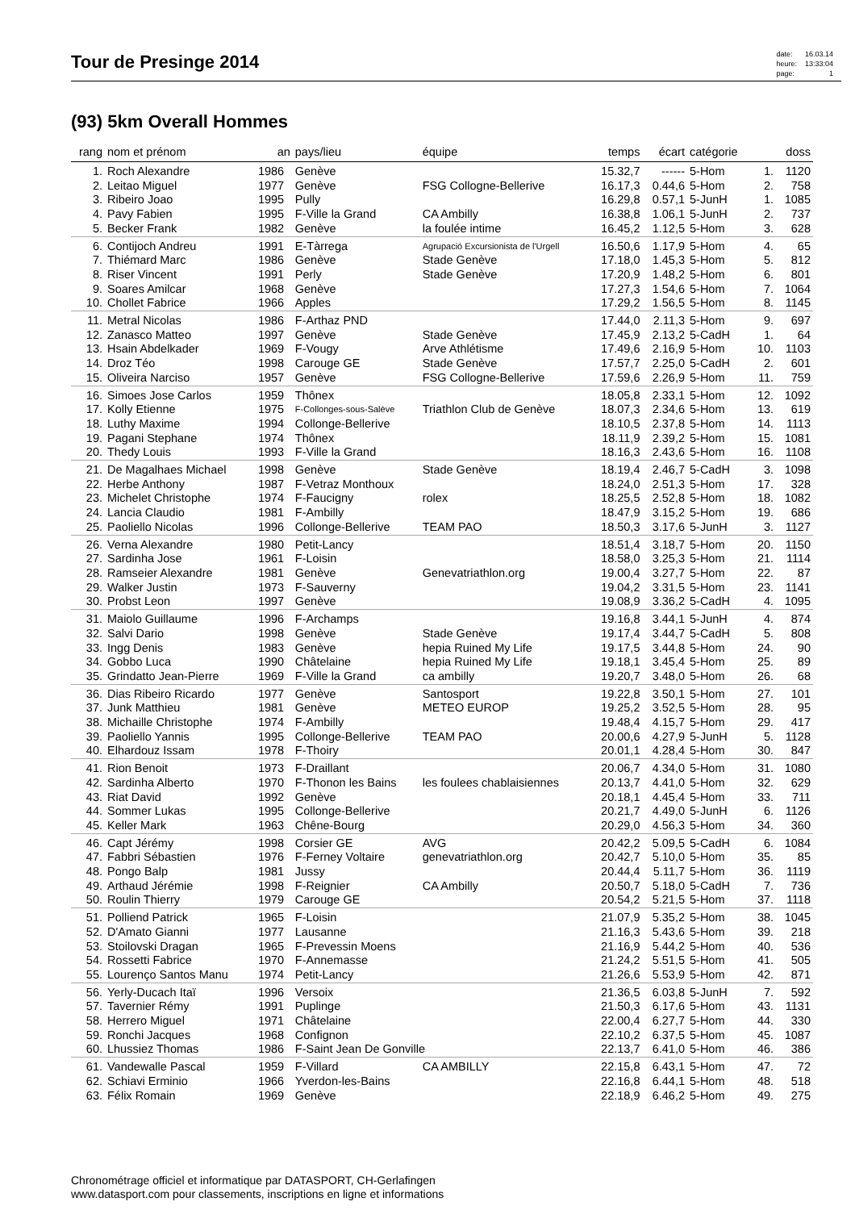Tour de Presinge 2014
| date: | 16.03.14 |
| heure: | 13:33:04 |
| page: | 1 |
(93) 5km Overall Hommes
| rang | nom et prénom | an | pays/lieu | équipe | temps | écart | catégorie | | doss |
| --- | --- | --- | --- | --- | --- | --- | --- | --- | --- |
| 1. | Roch Alexandre | 1986 | Genève | | 15.32,7 | ------ | 5-Hom | 1. | 1120 |
| 2. | Leitao Miguel | 1977 | Genève | FSG Collogne-Bellerive | 16.17,3 | 0.44,6 | 5-Hom | 2. | 758 |
| 3. | Ribeiro Joao | 1995 | Pully | | 16.29,8 | 0.57,1 | 5-JunH | 1. | 1085 |
| 4. | Pavy Fabien | 1995 | F-Ville la Grand | CA Ambilly | 16.38,8 | 1.06,1 | 5-JunH | 2. | 737 |
| 5. | Becker Frank | 1982 | Genève | la foulée intime | 16.45,2 | 1.12,5 | 5-Hom | 3. | 628 |
| 6. | Contijoch Andreu | 1991 | E-Tàrrega | Agrupació Excursionista de l'Urgell | 16.50,6 | 1.17,9 | 5-Hom | 4. | 65 |
| 7. | Thiémard Marc | 1986 | Genève | Stade Genève | 17.18,0 | 1.45,3 | 5-Hom | 5. | 812 |
| 8. | Riser Vincent | 1991 | Perly | Stade Genève | 17.20,9 | 1.48,2 | 5-Hom | 6. | 801 |
| 9. | Soares Amilcar | 1968 | Genève | | 17.27,3 | 1.54,6 | 5-Hom | 7. | 1064 |
| 10. | Chollet Fabrice | 1966 | Apples | | 17.29,2 | 1.56,5 | 5-Hom | 8. | 1145 |
| 11. | Metral Nicolas | 1986 | F-Arthaz PND | | 17.44,0 | 2.11,3 | 5-Hom | 9. | 697 |
| 12. | Zanasco Matteo | 1997 | Genève | Stade Genève | 17.45,9 | 2.13,2 | 5-CadH | 1. | 64 |
| 13. | Hsain Abdelkader | 1969 | F-Vougy | Arve Athlétisme | 17.49,6 | 2.16,9 | 5-Hom | 10. | 1103 |
| 14. | Droz Téo | 1998 | Carouge GE | Stade Genève | 17.57,7 | 2.25,0 | 5-CadH | 2. | 601 |
| 15. | Oliveira Narciso | 1957 | Genève | FSG Collogne-Bellerive | 17.59,6 | 2.26,9 | 5-Hom | 11. | 759 |
| 16. | Simoes Jose Carlos | 1959 | Thônex | | 18.05,8 | 2.33,1 | 5-Hom | 12. | 1092 |
| 17. | Kolly Etienne | 1975 | F-Collonges-sous-Salève | Triathlon Club de Genève | 18.07,3 | 2.34,6 | 5-Hom | 13. | 619 |
| 18. | Luthy Maxime | 1994 | Collonge-Bellerive | | 18.10,5 | 2.37,8 | 5-Hom | 14. | 1113 |
| 19. | Pagani Stephane | 1974 | Thônex | | 18.11,9 | 2.39,2 | 5-Hom | 15. | 1081 |
| 20. | Thedy Louis | 1993 | F-Ville la Grand | | 18.16,3 | 2.43,6 | 5-Hom | 16. | 1108 |
| 21. | De Magalhaes Michael | 1998 | Genève | Stade Genève | 18.19,4 | 2.46,7 | 5-CadH | 3. | 1098 |
| 22. | Herbe Anthony | 1987 | F-Vetraz Monthoux | | 18.24,0 | 2.51,3 | 5-Hom | 17. | 328 |
| 23. | Michelet Christophe | 1974 | F-Faucigny | rolex | 18.25,5 | 2.52,8 | 5-Hom | 18. | 1082 |
| 24. | Lancia Claudio | 1981 | F-Ambilly | | 18.47,9 | 3.15,2 | 5-Hom | 19. | 686 |
| 25. | Paoliello Nicolas | 1996 | Collonge-Bellerive | TEAM PAO | 18.50,3 | 3.17,6 | 5-JunH | 3. | 1127 |
| 26. | Verna Alexandre | 1980 | Petit-Lancy | | 18.51,4 | 3.18,7 | 5-Hom | 20. | 1150 |
| 27. | Sardinha Jose | 1961 | F-Loisin | | 18.58,0 | 3.25,3 | 5-Hom | 21. | 1114 |
| 28. | Ramseier Alexandre | 1981 | Genève | Genevatriathlon.org | 19.00,4 | 3.27,7 | 5-Hom | 22. | 87 |
| 29. | Walker Justin | 1973 | F-Sauverny | | 19.04,2 | 3.31,5 | 5-Hom | 23. | 1141 |
| 30. | Probst Leon | 1997 | Genève | | 19.08,9 | 3.36,2 | 5-CadH | 4. | 1095 |
| 31. | Maiolo Guillaume | 1996 | F-Archamps | | 19.16,8 | 3.44,1 | 5-JunH | 4. | 874 |
| 32. | Salvi Dario | 1998 | Genève | Stade Genève | 19.17,4 | 3.44,7 | 5-CadH | 5. | 808 |
| 33. | Ingg Denis | 1983 | Genève | hepia Ruined My Life | 19.17,5 | 3.44,8 | 5-Hom | 24. | 90 |
| 34. | Gobbo Luca | 1990 | Châtelaine | hepia Ruined My Life | 19.18,1 | 3.45,4 | 5-Hom | 25. | 89 |
| 35. | Grindatto Jean-Pierre | 1969 | F-Ville la Grand | ca ambilly | 19.20,7 | 3.48,0 | 5-Hom | 26. | 68 |
| 36. | Dias Ribeiro Ricardo | 1977 | Genève | Santosport | 19.22,8 | 3.50,1 | 5-Hom | 27. | 101 |
| 37. | Junk Matthieu | 1981 | Genève | METEO EUROP | 19.25,2 | 3.52,5 | 5-Hom | 28. | 95 |
| 38. | Michaille Christophe | 1974 | F-Ambilly | | 19.48,4 | 4.15,7 | 5-Hom | 29. | 417 |
| 39. | Paoliello Yannis | 1995 | Collonge-Bellerive | TEAM PAO | 20.00,6 | 4.27,9 | 5-JunH | 5. | 1128 |
| 40. | Elhardouz Issam | 1978 | F-Thoiry | | 20.01,1 | 4.28,4 | 5-Hom | 30. | 847 |
| 41. | Rion Benoit | 1973 | F-Draillant | | 20.06,7 | 4.34,0 | 5-Hom | 31. | 1080 |
| 42. | Sardinha Alberto | 1970 | F-Thonon les Bains | les foulees chablaisiennes | 20.13,7 | 4.41,0 | 5-Hom | 32. | 629 |
| 43. | Riat David | 1992 | Genève | | 20.18,1 | 4.45,4 | 5-Hom | 33. | 711 |
| 44. | Sommer Lukas | 1995 | Collonge-Bellerive | | 20.21,7 | 4.49,0 | 5-JunH | 6. | 1126 |
| 45. | Keller Mark | 1963 | Chêne-Bourg | | 20.29,0 | 4.56,3 | 5-Hom | 34. | 360 |
| 46. | Capt Jérémy | 1998 | Corsier GE | AVG | 20.42,2 | 5.09,5 | 5-CadH | 6. | 1084 |
| 47. | Fabbri Sébastien | 1976 | F-Ferney Voltaire | genevatriathlon.org | 20.42,7 | 5.10,0 | 5-Hom | 35. | 85 |
| 48. | Pongo Balp | 1981 | Jussy | | 20.44,4 | 5.11,7 | 5-Hom | 36. | 1119 |
| 49. | Arthaud Jérémie | 1998 | F-Reignier | CA Ambilly | 20.50,7 | 5.18,0 | 5-CadH | 7. | 736 |
| 50. | Roulin Thierry | 1979 | Carouge GE | | 20.54,2 | 5.21,5 | 5-Hom | 37. | 1118 |
| 51. | Polliend Patrick | 1965 | F-Loisin | | 21.07,9 | 5.35,2 | 5-Hom | 38. | 1045 |
| 52. | D'Amato Gianni | 1977 | Lausanne | | 21.16,3 | 5.43,6 | 5-Hom | 39. | 218 |
| 53. | Stoilovski Dragan | 1965 | F-Prevessin Moens | | 21.16,9 | 5.44,2 | 5-Hom | 40. | 536 |
| 54. | Rossetti Fabrice | 1970 | F-Annemasse | | 21.24,2 | 5.51,5 | 5-Hom | 41. | 505 |
| 55. | Lourenço Santos Manu | 1974 | Petit-Lancy | | 21.26,6 | 5.53,9 | 5-Hom | 42. | 871 |
| 56. | Yerly-Ducach Itaï | 1996 | Versoix | | 21.36,5 | 6.03,8 | 5-JunH | 7. | 592 |
| 57. | Tavernier Rémy | 1991 | Puplinge | | 21.50,3 | 6.17,6 | 5-Hom | 43. | 1131 |
| 58. | Herrero Miguel | 1971 | Châtelaine | | 22.00,4 | 6.27,7 | 5-Hom | 44. | 330 |
| 59. | Ronchi Jacques | 1968 | Confignon | | 22.10,2 | 6.37,5 | 5-Hom | 45. | 1087 |
| 60. | Lhussiez Thomas | 1986 | F-Saint Jean De Gonville | | 22.13,7 | 6.41,0 | 5-Hom | 46. | 386 |
| 61. | Vandewalle Pascal | 1959 | F-Villard | CA AMBILLY | 22.15,8 | 6.43,1 | 5-Hom | 47. | 72 |
| 62. | Schiavi Erminio | 1966 | Yverdon-les-Bains | | 22.16,8 | 6.44,1 | 5-Hom | 48. | 518 |
| 63. | Félix Romain | 1969 | Genève | | 22.18,9 | 6.46,2 | 5-Hom | 49. | 275 |
Chronométrage officiel et informatique par DATASPORT, CH-Gerlafingen
www.datasport.com pour classements, inscriptions en ligne et informations